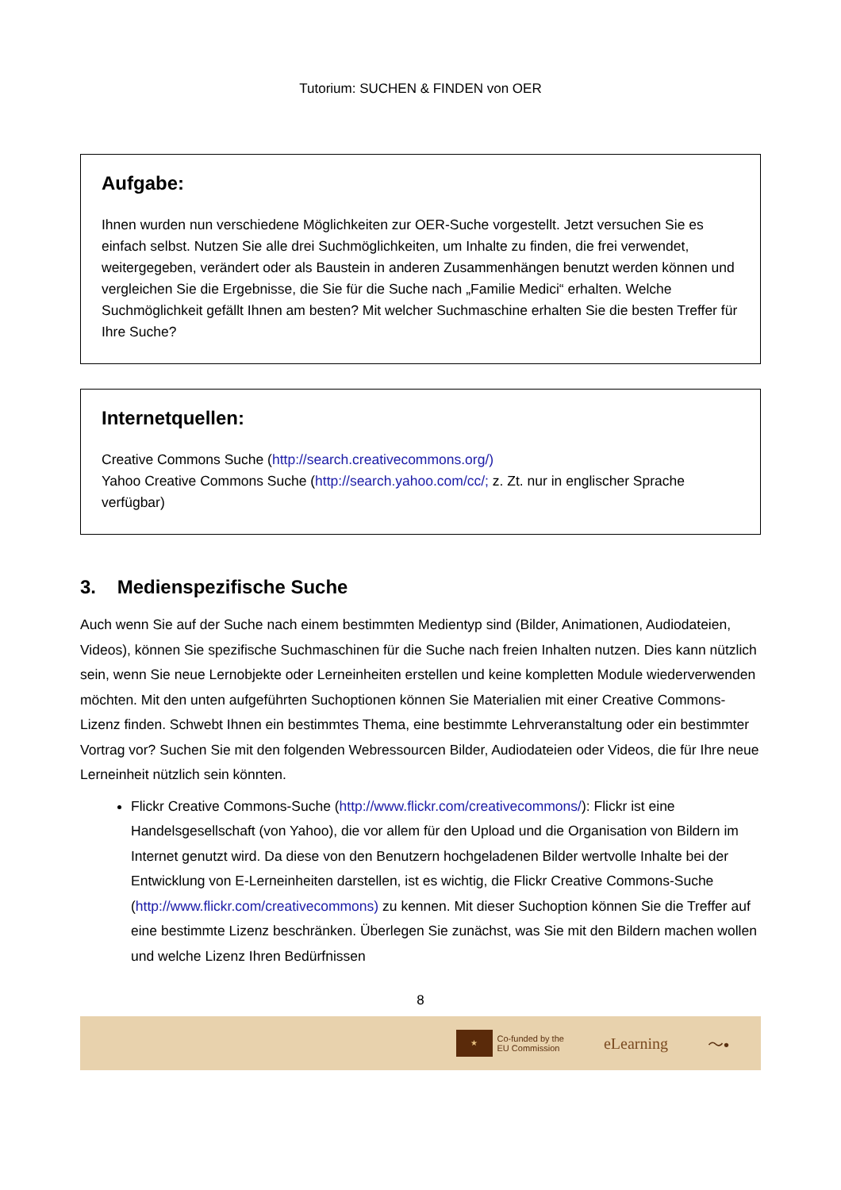Tutorium: SUCHEN & FINDEN von OER
Aufgabe:
Ihnen wurden nun verschiedene Möglichkeiten zur OER-Suche vorgestellt. Jetzt versuchen Sie es einfach selbst. Nutzen Sie alle drei Suchmöglichkeiten, um Inhalte zu finden, die frei verwendet, weitergegeben, verändert oder als Baustein in anderen Zusammenhängen benutzt werden können und vergleichen Sie die Ergebnisse, die Sie für die Suche nach „Familie Medici“ erhalten. Welche Suchmöglichkeit gefällt Ihnen am besten? Mit welcher Suchmaschine erhalten Sie die besten Treffer für Ihre Suche?
Internetquellen:
Creative Commons Suche (http://search.creativecommons.org/)
Yahoo Creative Commons Suche (http://search.yahoo.com/cc/; z. Zt. nur in englischer Sprache verfügbar)
3. Medienspezifische Suche
Auch wenn Sie auf der Suche nach einem bestimmten Medientyp sind (Bilder, Animationen, Audiodateien, Videos), können Sie spezifische Suchmaschinen für die Suche nach freien Inhalten nutzen. Dies kann nützlich sein, wenn Sie neue Lernobjekte oder Lerneinheiten erstellen und keine kompletten Module wiederverwenden möchten. Mit den unten aufgeführten Suchoptionen können Sie Materialien mit einer Creative Commons-Lizenz finden. Schwebt Ihnen ein bestimmtes Thema, eine bestimmte Lehrveranstaltung oder ein bestimmter Vortrag vor? Suchen Sie mit den folgenden Webressourcen Bilder, Audiodateien oder Videos, die für Ihre neue Lerneinheit nützlich sein könnten.
Flickr Creative Commons-Suche (http://www.flickr.com/creativecommons/): Flickr ist eine Handelsgesellschaft (von Yahoo), die vor allem für den Upload und die Organisation von Bildern im Internet genutzt wird. Da diese von den Benutzern hochgeladenen Bilder wertvolle Inhalte bei der Entwicklung von E-Lerneinheiten darstellen, ist es wichtig, die Flickr Creative Commons-Suche (http://www.flickr.com/creativecommons) zu kennen. Mit dieser Suchoption können Sie die Treffer auf eine bestimmte Lizenz beschränken. Überlegen Sie zunächst, was Sie mit den Bildern machen wollen und welche Lizenz Ihren Bedürfnissen
8
★
Co-funded by the
EU Commission
eLearning 〜•